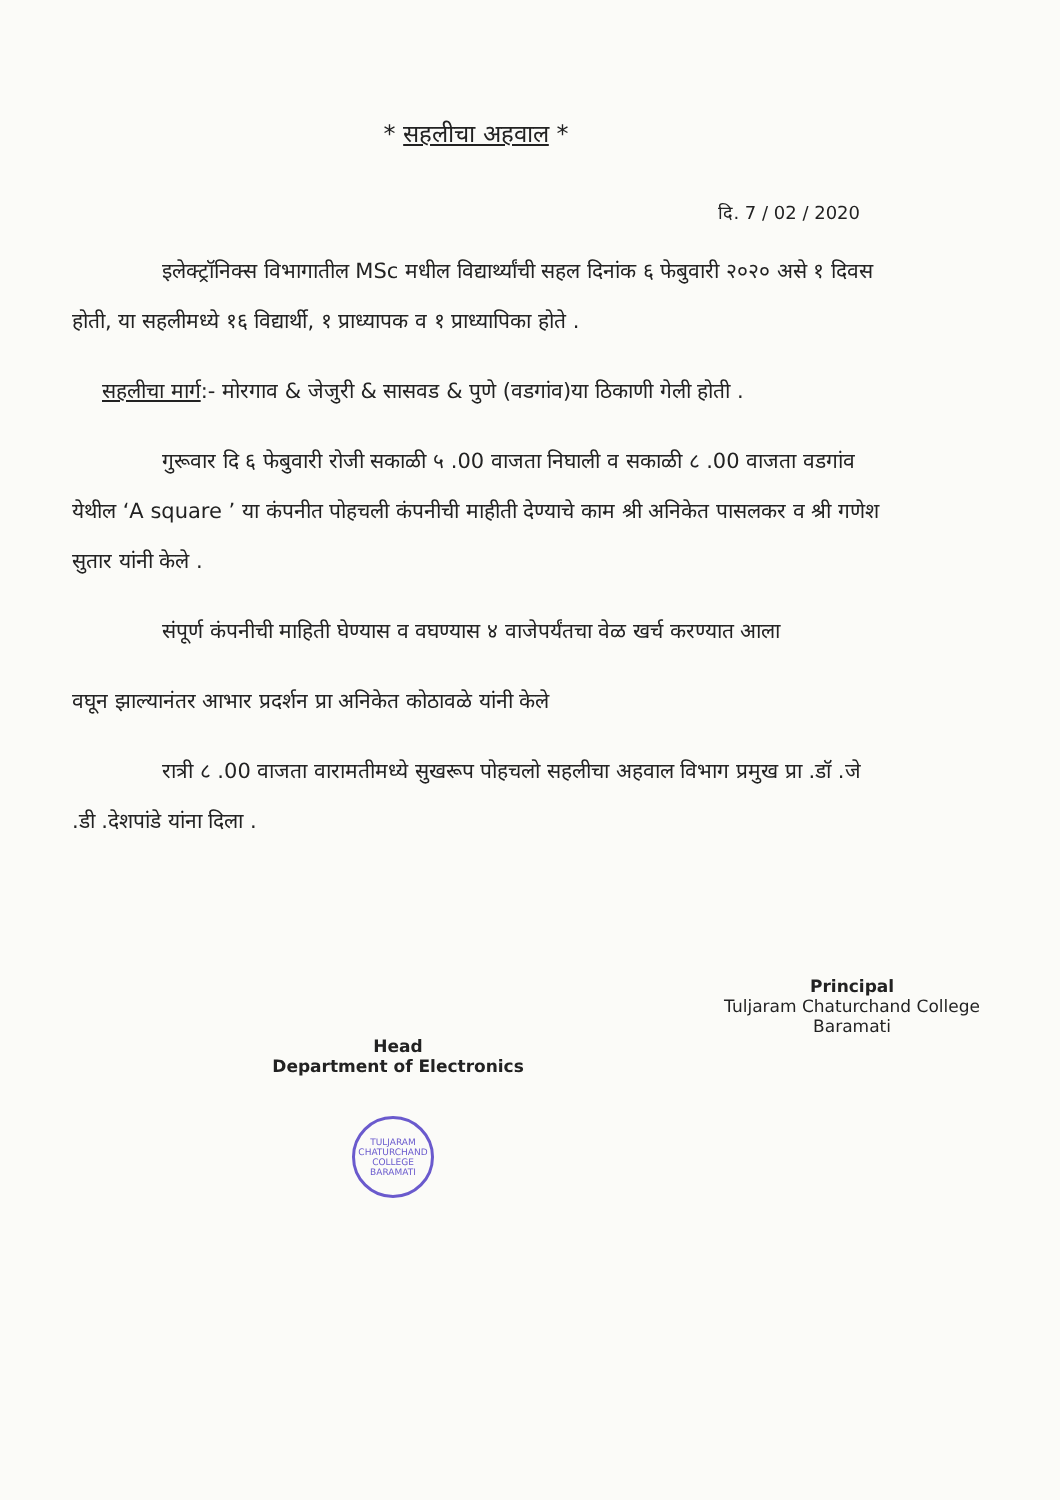* सहलीचा अहवाल *
दि. 7 / 02 / 2020
इलेक्ट्रॉनिक्स विभागातील MSc मधील विद्यार्थ्यांची सहल दिनांक ६ फेबुवारी २०२० असे १ दिवस होती, या सहलीमध्ये १६ विद्यार्थी, १ प्राध्यापक व १ प्राध्यापिका होते .
सहलीचा मार्ग:- मोरगाव & जेजुरी & सासवड & पुणे (वडगांव)या ठिकाणी गेली होती .
गुरूवार दि ६ फेबुवारी रोजी सकाळी ५ .00 वाजता निघाली व सकाळी ८ .00 वाजता वडगांव येथील ‘A square ’ या कंपनीत पोहचली कंपनीची माहीती देण्याचे काम श्री अनिकेत पासलकर व श्री गणेश सुतार यांनी केले .
संपूर्ण कंपनीची माहिती घेण्यास व वघण्यास ४ वाजेपर्यंतचा वेळ खर्च करण्यात आला
वघून झाल्यानंतर आभार प्रदर्शन प्रा अनिकेत कोठावळे यांनी केले
रात्री ८ .00 वाजता वारामतीमध्ये सुखरूप पोहचलो सहलीचा अहवाल विभाग प्रमुख प्रा .डॉ .जे .डी .देशपांडे यांना दिला .
Head
Department of Electronics
Principal
Tuljaram Chaturchand College
Baramati
TULJARAM CHATURCHAND COLLEGE
BARAMATI